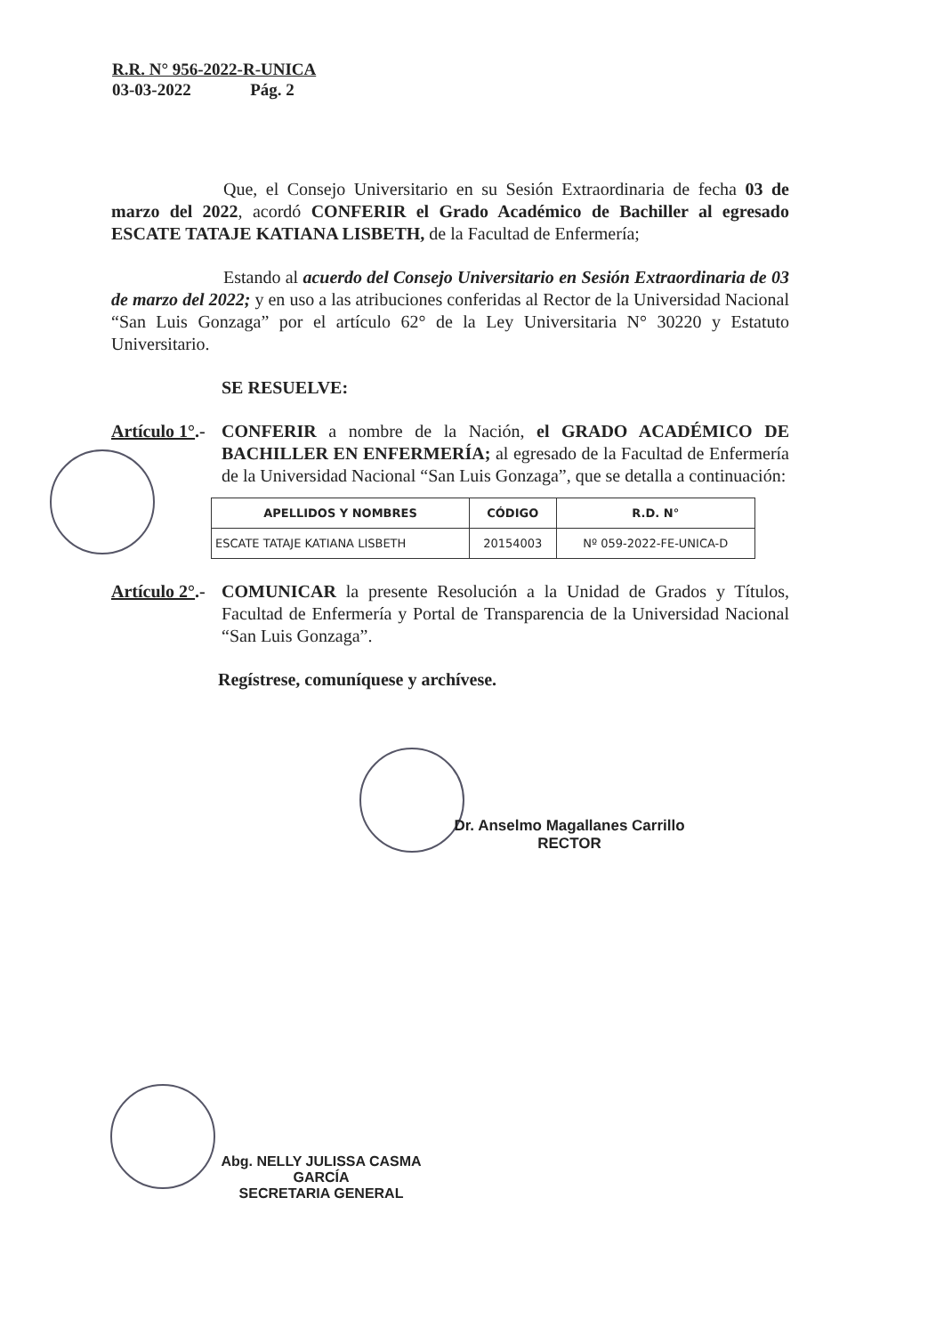R.R. N° 956-2022-R-UNICA
03-03-2022 Pág. 2
Que, el Consejo Universitario en su Sesión Extraordinaria de fecha 03 de marzo del 2022, acordó CONFERIR el Grado Académico de Bachiller al egresado ESCATE TATAJE KATIANA LISBETH, de la Facultad de Enfermería;
Estando al acuerdo del Consejo Universitario en Sesión Extraordinaria de 03 de marzo del 2022; y en uso a las atribuciones conferidas al Rector de la Universidad Nacional “San Luis Gonzaga” por el artículo 62° de la Ley Universitaria N° 30220 y Estatuto Universitario.
SE RESUELVE:
Artículo 1°.-
CONFERIR a nombre de la Nación, el GRADO ACADÉMICO DE BACHILLER EN ENFERMERÍA; al egresado de la Facultad de Enfermería de la Universidad Nacional “San Luis Gonzaga”, que se detalla a continuación:
| APELLIDOS Y NOMBRES | CÓDIGO | R.D. N° |
| --- | --- | --- |
| ESCATE TATAJE KATIANA LISBETH | 20154003 | Nº 059-2022-FE-UNICA-D |
Artículo 2°.-
COMUNICAR la presente Resolución a la Unidad de Grados y Títulos, Facultad de Enfermería y Portal de Transparencia de la Universidad Nacional “San Luis Gonzaga”.
Regístrese, comuníquese y archívese.
Dr. Anselmo Magallanes Carrillo
RECTOR
Abg. NELLY JULISSA CASMA GARCÍA
SECRETARIA GENERAL